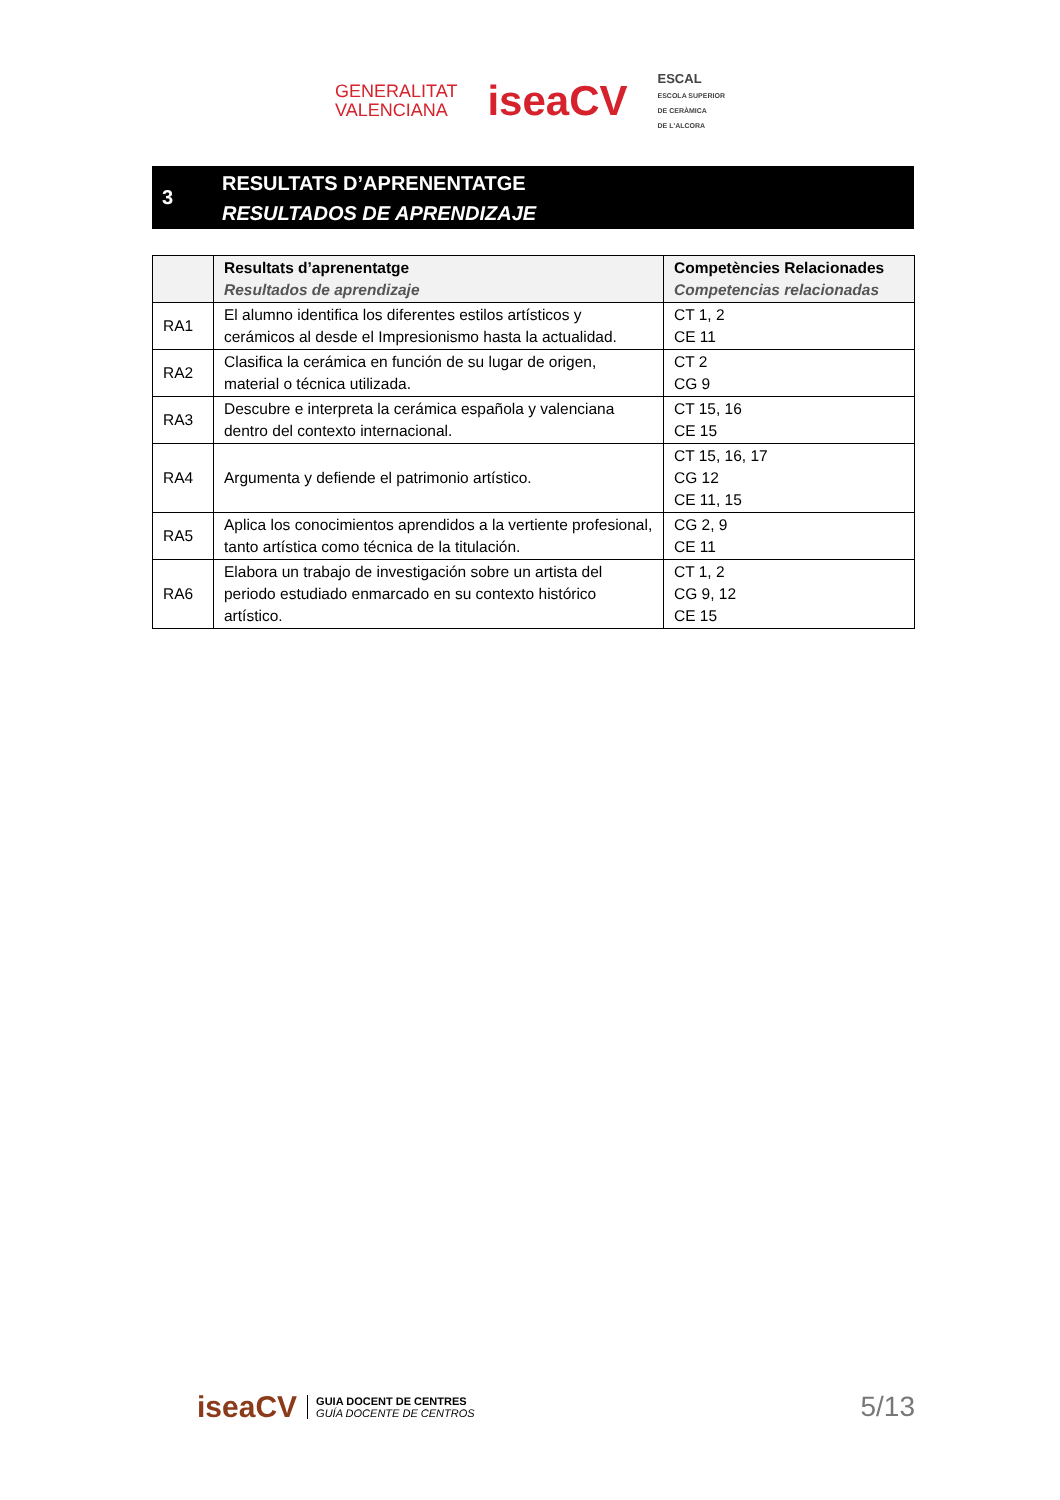GENERALITAT
VALENCIANA
iseaCV
ESCAL
ESCOLA SUPERIOR
DE CERÀMICA
DE L'ALCORA
3
RESULTATS D’APRENENTATGE
RESULTADOS DE APRENDIZAJE
| | Resultats d’aprenentatge Resultados de aprendizaje | Competències Relacionades Competencias relacionadas |
| --- | --- | --- |
| RA1 | El alumno identifica los diferentes estilos artísticos y cerámicos al desde el Impresionismo hasta la actualidad. | CT 1, 2 CE 11 |
| RA2 | Clasifica la cerámica en función de su lugar de origen, material o técnica utilizada. | CT 2 CG 9 |
| RA3 | Descubre e interpreta la cerámica española y valenciana dentro del contexto internacional. | CT 15, 16 CE 15 |
| RA4 | Argumenta y defiende el patrimonio artístico. | CT 15, 16, 17 CG 12 CE 11, 15 |
| RA5 | Aplica los conocimientos aprendidos a la vertiente profesional, tanto artística como técnica de la titulación. | CG 2, 9 CE 11 |
| RA6 | Elabora un trabajo de investigación sobre un artista del periodo estudiado enmarcado en su contexto histórico artístico. | CT 1, 2 CG 9, 12 CE 15 |
iseaCV
GUIA DOCENT DE CENTRES
GUÍA DOCENTE DE CENTROS
5/13